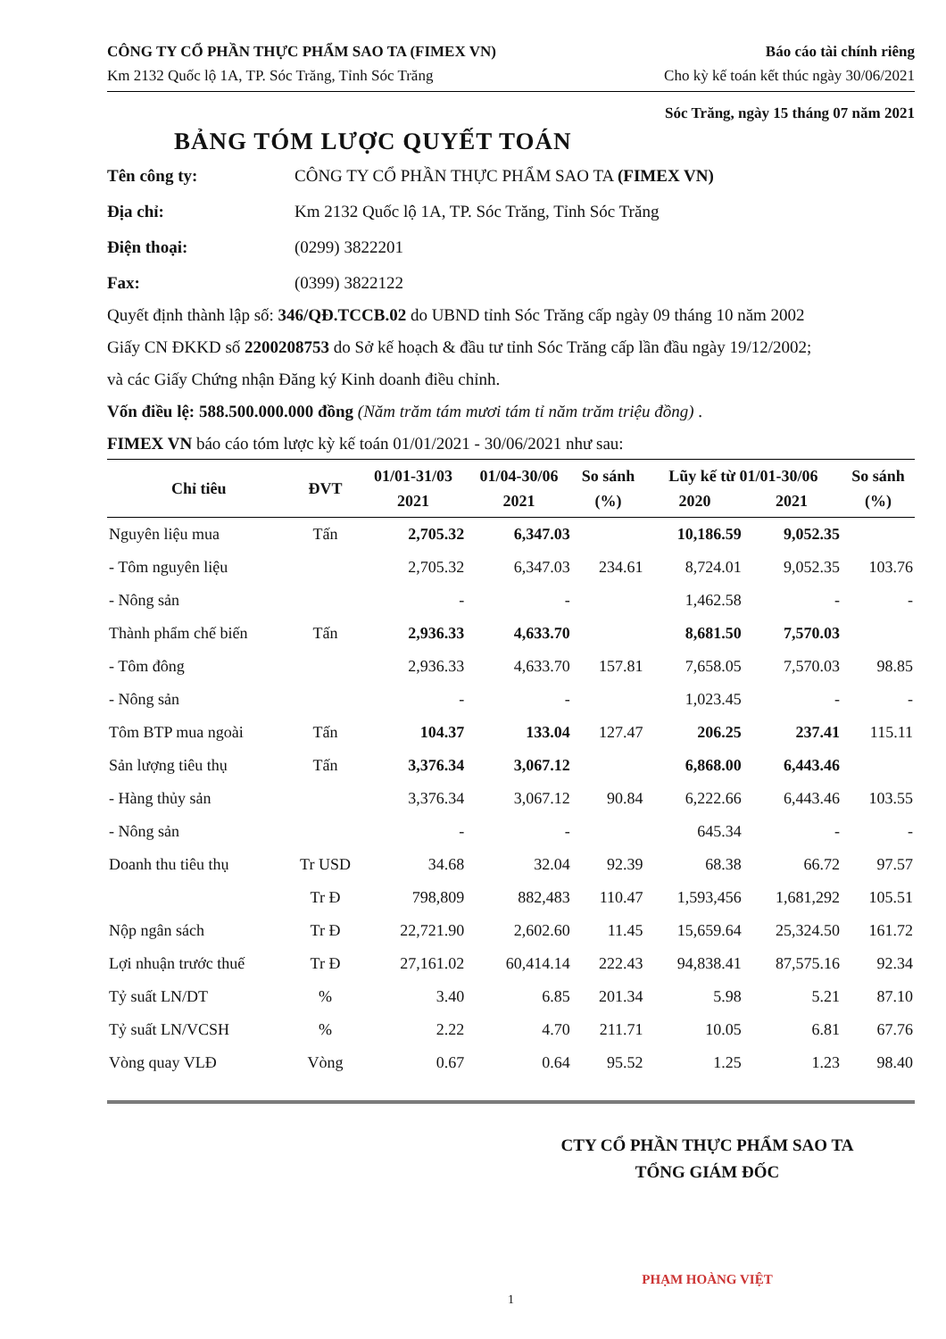CÔNG TY CỔ PHẦN THỰC PHẨM SAO TA (FIMEX VN)
Km 2132 Quốc lộ 1A, TP. Sóc Trăng, Tỉnh Sóc Trăng
Báo cáo tài chính riêng
Cho kỳ kế toán kết thúc ngày 30/06/2021
Sóc Trăng, ngày 15 tháng 07 năm 2021
BẢNG TÓM LƯỢC QUYẾT TOÁN
Tên công ty:
CÔNG TY CỔ PHẦN THỰC PHẨM SAO TA (FIMEX VN)
Địa chỉ:
Km 2132 Quốc lộ 1A, TP. Sóc Trăng, Tỉnh Sóc Trăng
Điện thoại:
(0299) 3822201
Fax:
(0399) 3822122
Quyết định thành lập số: 346/QĐ.TCCB.02 do UBND tỉnh Sóc Trăng cấp ngày 09 tháng 10 năm 2002
Giấy CN ĐKKD số 2200208753 do Sở kế hoạch & đầu tư tỉnh Sóc Trăng cấp lần đầu ngày 19/12/2002;
và các Giấy Chứng nhận Đăng ký Kinh doanh điều chỉnh.
Vốn điều lệ: 588.500.000.000 đồng (Năm trăm tám mươi tám tỉ năm trăm triệu đồng) .
FIMEX VN báo cáo tóm lược kỳ kế toán 01/01/2021 - 30/06/2021 như sau:
| Chỉ tiêu | ĐVT | 01/01-31/03 2021 | 01/04-30/06 2021 | So sánh (%) | Lũy kế từ 01/01-30/06 2020 2021 | | So sánh (%) |
| --- | --- | --- | --- | --- | --- | --- | --- |
| Nguyên liệu mua | Tấn | 2,705.32 | 6,347.03 | | 10,186.59 | 9,052.35 | |
| - Tôm nguyên liệu | | 2,705.32 | 6,347.03 | 234.61 | 8,724.01 | 9,052.35 | 103.76 |
| - Nông sản | | - | - | | 1,462.58 | - | - |
| Thành phẩm chế biến | Tấn | 2,936.33 | 4,633.70 | | 8,681.50 | 7,570.03 | |
| - Tôm đông | | 2,936.33 | 4,633.70 | 157.81 | 7,658.05 | 7,570.03 | 98.85 |
| - Nông sản | | - | - | | 1,023.45 | - | - |
| Tôm BTP mua ngoài | Tấn | 104.37 | 133.04 | 127.47 | 206.25 | 237.41 | 115.11 |
| Sản lượng tiêu thụ | Tấn | 3,376.34 | 3,067.12 | | 6,868.00 | 6,443.46 | |
| - Hàng thủy sản | | 3,376.34 | 3,067.12 | 90.84 | 6,222.66 | 6,443.46 | 103.55 |
| - Nông sản | | - | - | | 645.34 | - | - |
| Doanh thu tiêu thụ | Tr USD | 34.68 | 32.04 | 92.39 | 68.38 | 66.72 | 97.57 |
| | Tr Đ | 798,809 | 882,483 | 110.47 | 1,593,456 | 1,681,292 | 105.51 |
| Nộp ngân sách | Tr Đ | 22,721.90 | 2,602.60 | 11.45 | 15,659.64 | 25,324.50 | 161.72 |
| Lợi nhuận trước thuế | Tr Đ | 27,161.02 | 60,414.14 | 222.43 | 94,838.41 | 87,575.16 | 92.34 |
| Tỷ suất LN/DT | % | 3.40 | 6.85 | 201.34 | 5.98 | 5.21 | 87.10 |
| Tỷ suất LN/VCSH | % | 2.22 | 4.70 | 211.71 | 10.05 | 6.81 | 67.76 |
| Vòng quay VLĐ | Vòng | 0.67 | 0.64 | 95.52 | 1.25 | 1.23 | 98.40 |
CTY CỔ PHẦN THỰC PHẨM SAO TA
TỔNG GIÁM ĐỐC
PHẠM HOÀNG VIỆT
1